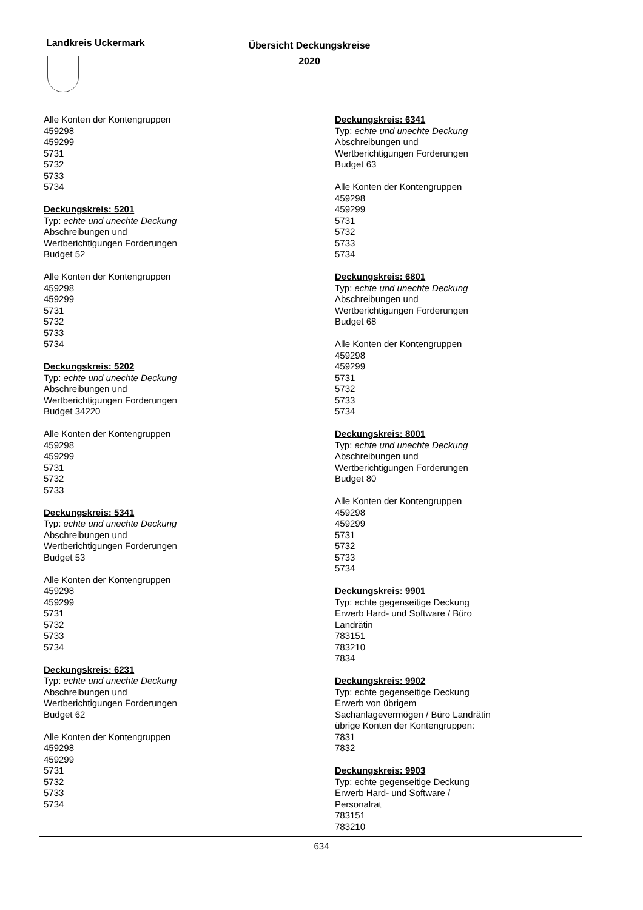Landkreis Uckermark
Übersicht Deckungskreise
2020
Alle Konten der Kontengruppen
459298
459299
5731
5732
5733
5734
Deckungskreis: 5201
Typ: echte und unechte Deckung
Abschreibungen und
Wertberichtigungen Forderungen
Budget 52
Alle Konten der Kontengruppen
459298
459299
5731
5732
5733
5734
Deckungskreis: 5202
Typ: echte und unechte Deckung
Abschreibungen und
Wertberichtigungen Forderungen
Budget 34220
Alle Konten der Kontengruppen
459298
459299
5731
5732
5733
Deckungskreis: 5341
Typ: echte und unechte Deckung
Abschreibungen und
Wertberichtigungen Forderungen
Budget 53
Alle Konten der Kontengruppen
459298
459299
5731
5732
5733
5734
Deckungskreis: 6231
Typ: echte und unechte Deckung
Abschreibungen und
Wertberichtigungen Forderungen
Budget 62
Alle Konten der Kontengruppen
459298
459299
5731
5732
5733
5734
Deckungskreis: 6341
Typ: echte und unechte Deckung
Abschreibungen und
Wertberichtigungen Forderungen
Budget 63
Alle Konten der Kontengruppen
459298
459299
5731
5732
5733
5734
Deckungskreis: 6801
Typ: echte und unechte Deckung
Abschreibungen und
Wertberichtigungen Forderungen
Budget 68
Alle Konten der Kontengruppen
459298
459299
5731
5732
5733
5734
Deckungskreis: 8001
Typ: echte und unechte Deckung
Abschreibungen und
Wertberichtigungen Forderungen
Budget 80
Alle Konten der Kontengruppen
459298
459299
5731
5732
5733
5734
Deckungskreis: 9901
Typ: echte gegenseitige Deckung
Erwerb Hard- und Software / Büro
Landrätin
783151
783210
7834
Deckungskreis: 9902
Typ: echte gegenseitige Deckung
Erwerb von übrigem
Sachanlagevermögen / Büro Landrätin
übrige Konten der Kontengruppen:
7831
7832
Deckungskreis: 9903
Typ: echte gegenseitige Deckung
Erwerb Hard- und Software /
Personalrat
783151
783210
634